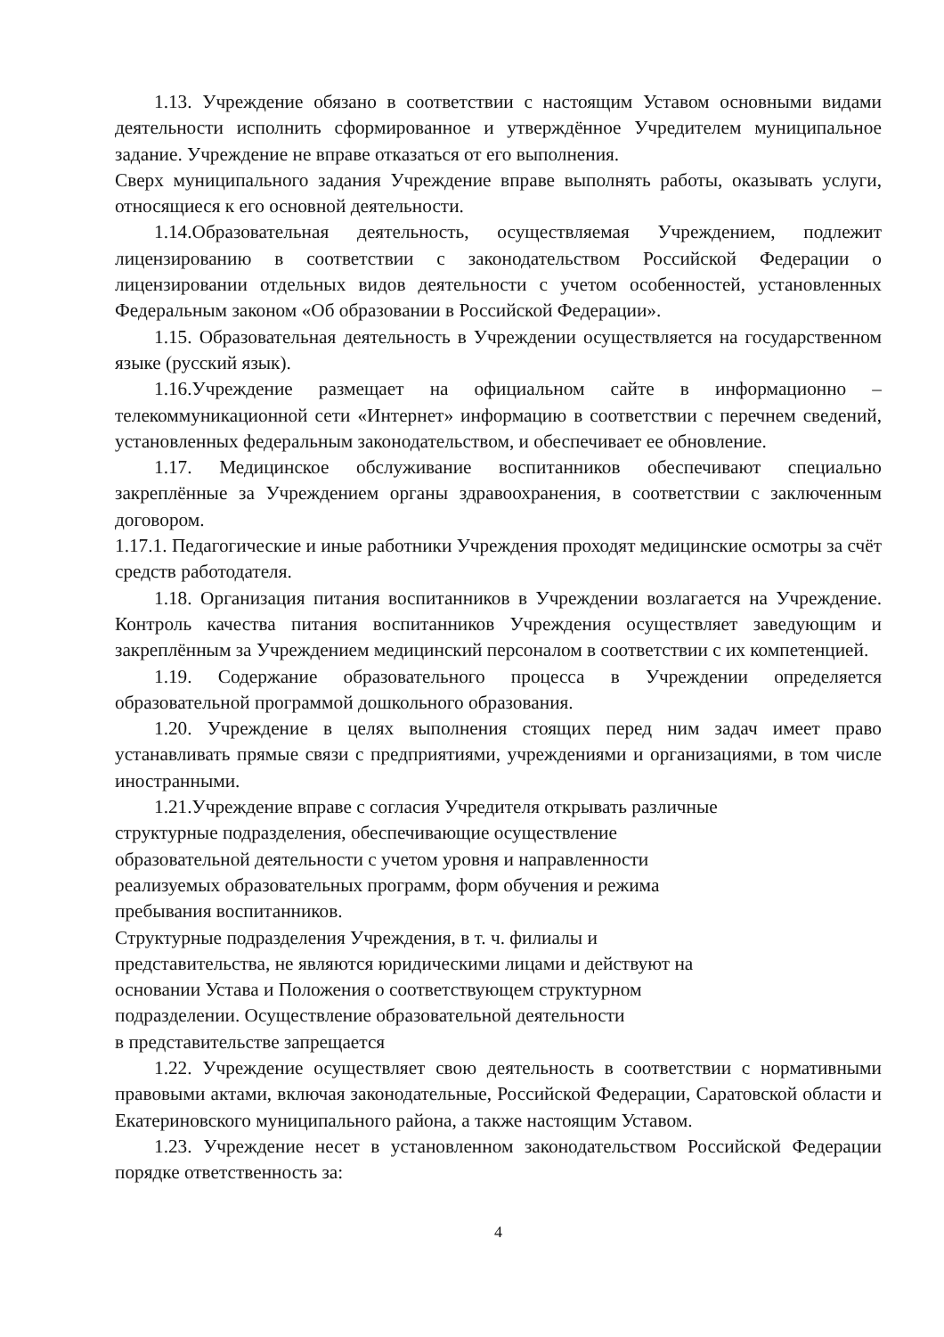1.13. Учреждение обязано в соответствии с настоящим Уставом основными видами деятельности исполнить сформированное и утверждённое Учредителем муниципальное задание. Учреждение не вправе отказаться от его выполнения.
Сверх муниципального задания Учреждение вправе выполнять работы, оказывать услуги, относящиеся к его основной деятельности.
1.14.Образовательная деятельность, осуществляемая Учреждением, подлежит лицензированию в соответствии с законодательством Российской Федерации о лицензировании отдельных видов деятельности с учетом особенностей, установленных Федеральным законом «Об образовании в Российской Федерации».
1.15. Образовательная деятельность в Учреждении осуществляется на государственном языке (русский язык).
1.16.Учреждение размещает на официальном сайте в информационно – телекоммуникационной сети «Интернет» информацию в соответствии с перечнем сведений, установленных федеральным законодательством, и обеспечивает ее обновление.
1.17. Медицинское обслуживание воспитанников обеспечивают специально закреплённые за Учреждением органы здравоохранения, в соответствии с заключенным договором.
1.17.1. Педагогические и иные работники Учреждения проходят медицинские осмотры за счёт средств работодателя.
1.18. Организация питания воспитанников в Учреждении возлагается на Учреждение. Контроль качества питания воспитанников Учреждения осуществляет заведующим и закреплённым за Учреждением медицинский персоналом в соответствии с их компетенцией.
1.19. Содержание образовательного процесса в Учреждении определяется образовательной программой дошкольного образования.
1.20. Учреждение в целях выполнения стоящих перед ним задач имеет право устанавливать прямые связи с предприятиями, учреждениями и организациями, в том числе иностранными.
1.21.Учреждение вправе с согласия Учредителя открывать различные
структурные подразделения, обеспечивающие осуществление
образовательной деятельности с учетом уровня и направленности
реализуемых образовательных программ, форм обучения и режима
пребывания воспитанников.
Структурные подразделения Учреждения, в т. ч. филиалы и
представительства, не являются юридическими лицами и действуют на
основании Устава и Положения о соответствующем структурном
подразделении. Осуществление образовательной деятельности
в представительстве запрещается
1.22. Учреждение осуществляет свою деятельность в соответствии с нормативными правовыми актами, включая законодательные, Российской Федерации, Саратовской области и Екатериновского муниципального района, а также настоящим Уставом.
1.23. Учреждение несет в установленном законодательством Российской Федерации порядке ответственность за:
4